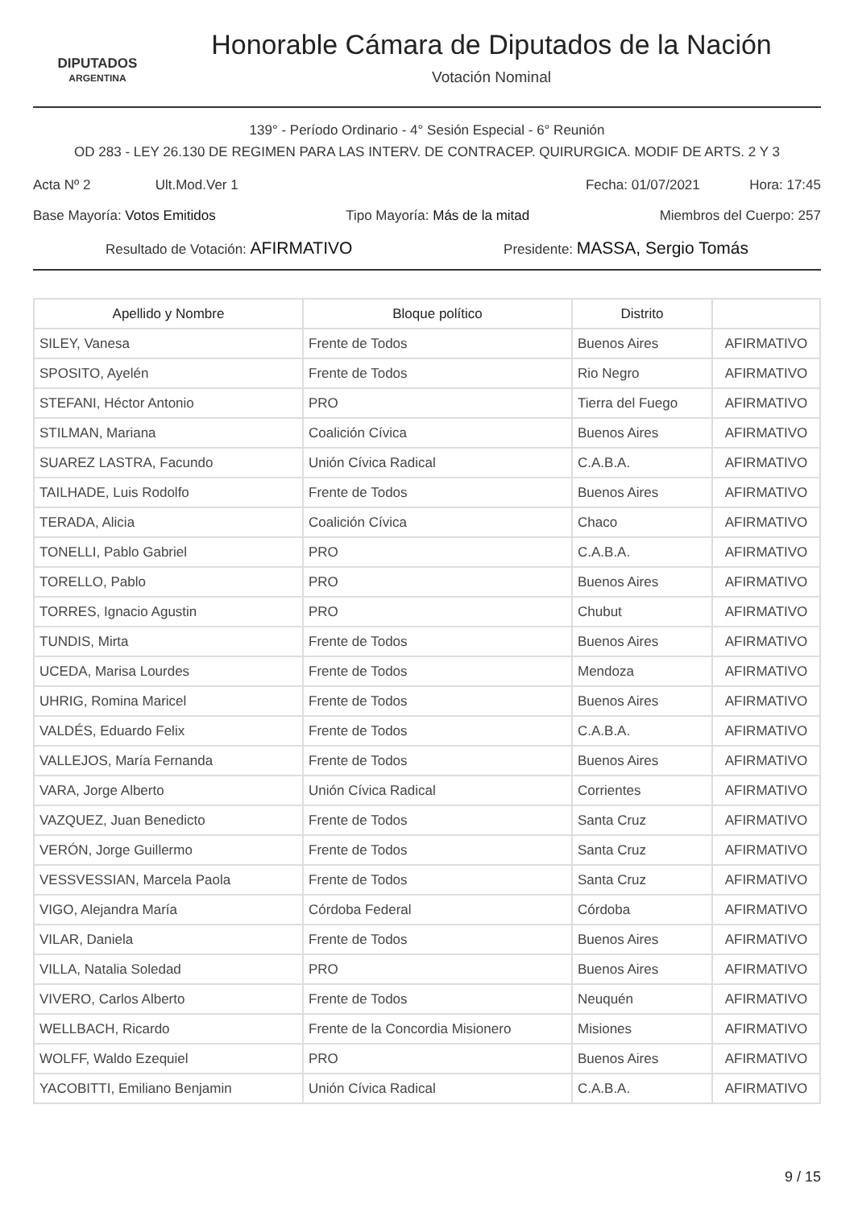DIPUTADOS
ARGENTINA
Honorable Cámara de Diputados de la Nación
Votación Nominal
139° - Período Ordinario - 4° Sesión Especial - 6° Reunión
OD 283 - LEY 26.130 DE REGIMEN PARA LAS INTERV. DE CONTRACEP. QUIRURGICA. MODIF DE ARTS. 2 Y 3
Acta Nº 2 Ult.Mod.Ver 1 Fecha: 01/07/2021 Hora: 17:45
Base Mayoría: Votos Emitidos Tipo Mayoría: Más de la mitad Miembros del Cuerpo: 257
Resultado de Votación: AFIRMATIVO Presidente: MASSA, Sergio Tomás
| Apellido y Nombre | Bloque político | Distrito | |
| --- | --- | --- | --- |
| SILEY, Vanesa | Frente de Todos | Buenos Aires | AFIRMATIVO |
| SPOSITO, Ayelén | Frente de Todos | Rio Negro | AFIRMATIVO |
| STEFANI, Héctor Antonio | PRO | Tierra del Fuego | AFIRMATIVO |
| STILMAN, Mariana | Coalición Cívica | Buenos Aires | AFIRMATIVO |
| SUAREZ LASTRA, Facundo | Unión Cívica Radical | C.A.B.A. | AFIRMATIVO |
| TAILHADE, Luis Rodolfo | Frente de Todos | Buenos Aires | AFIRMATIVO |
| TERADA, Alicia | Coalición Cívica | Chaco | AFIRMATIVO |
| TONELLI, Pablo Gabriel | PRO | C.A.B.A. | AFIRMATIVO |
| TORELLO, Pablo | PRO | Buenos Aires | AFIRMATIVO |
| TORRES, Ignacio Agustin | PRO | Chubut | AFIRMATIVO |
| TUNDIS, Mirta | Frente de Todos | Buenos Aires | AFIRMATIVO |
| UCEDA, Marisa Lourdes | Frente de Todos | Mendoza | AFIRMATIVO |
| UHRIG, Romina Maricel | Frente de Todos | Buenos Aires | AFIRMATIVO |
| VALDÉS, Eduardo Felix | Frente de Todos | C.A.B.A. | AFIRMATIVO |
| VALLEJOS, María Fernanda | Frente de Todos | Buenos Aires | AFIRMATIVO |
| VARA, Jorge Alberto | Unión Cívica Radical | Corrientes | AFIRMATIVO |
| VAZQUEZ, Juan Benedicto | Frente de Todos | Santa Cruz | AFIRMATIVO |
| VERÓN, Jorge Guillermo | Frente de Todos | Santa Cruz | AFIRMATIVO |
| VESSVESSIAN, Marcela Paola | Frente de Todos | Santa Cruz | AFIRMATIVO |
| VIGO, Alejandra María | Córdoba Federal | Córdoba | AFIRMATIVO |
| VILAR, Daniela | Frente de Todos | Buenos Aires | AFIRMATIVO |
| VILLA, Natalia Soledad | PRO | Buenos Aires | AFIRMATIVO |
| VIVERO, Carlos Alberto | Frente de Todos | Neuquén | AFIRMATIVO |
| WELLBACH, Ricardo | Frente de la Concordia Misionero | Misiones | AFIRMATIVO |
| WOLFF, Waldo Ezequiel | PRO | Buenos Aires | AFIRMATIVO |
| YACOBITTI, Emiliano Benjamin | Unión Cívica Radical | C.A.B.A. | AFIRMATIVO |
9 / 15